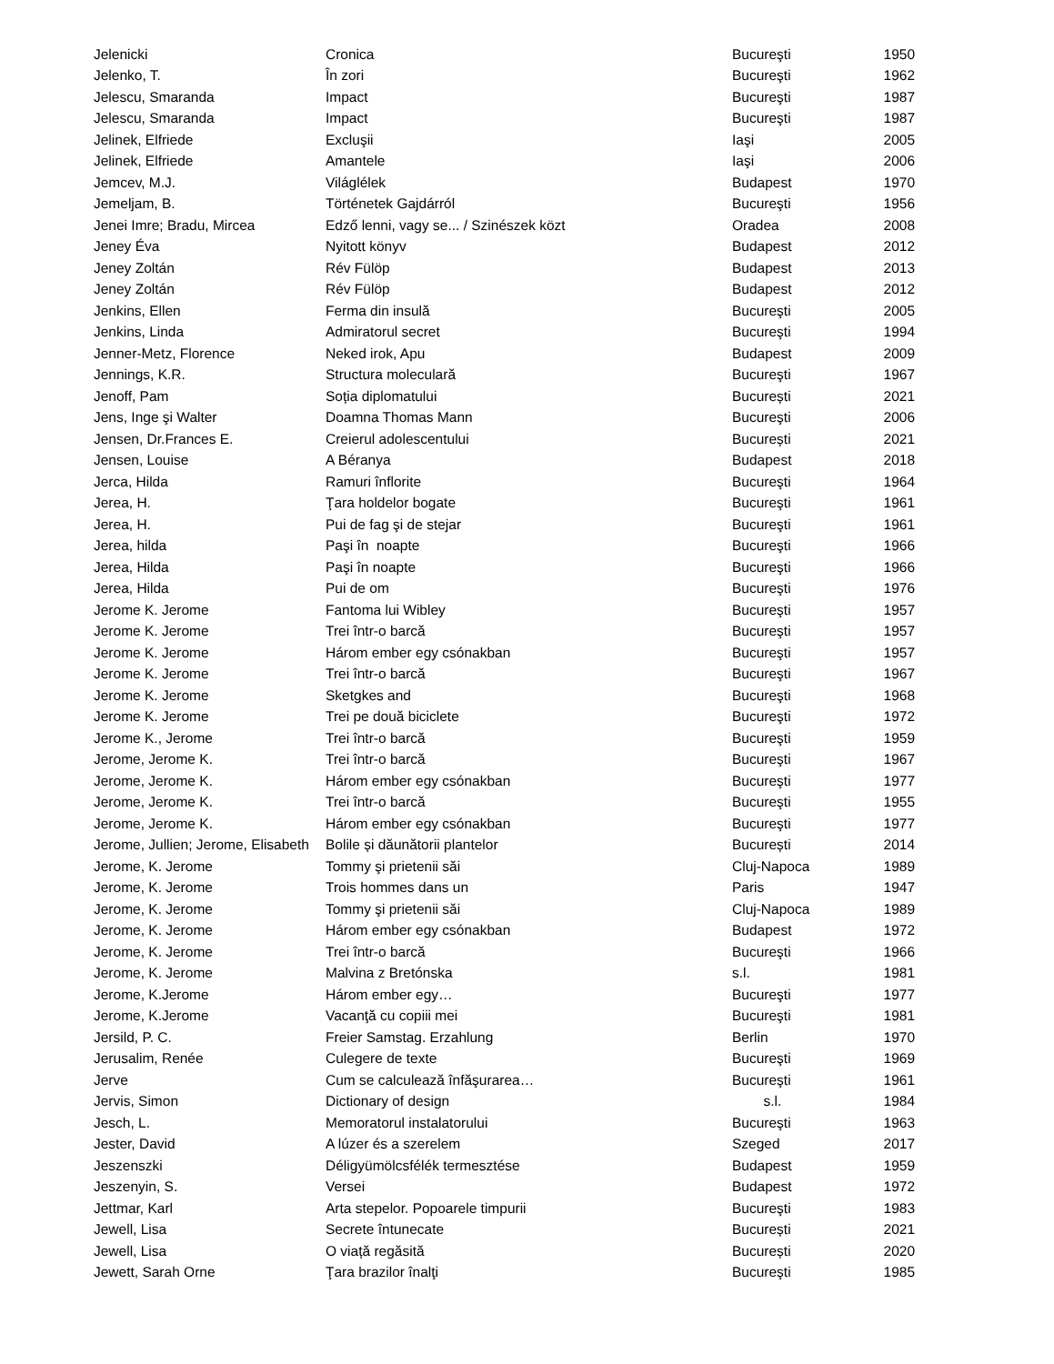| Jelenicki | Cronica | Bucureşti | 1950 |
| Jelenko, T. | În zori | Bucureşti | 1962 |
| Jelescu, Smaranda | Impact | Bucureşti | 1987 |
| Jelescu, Smaranda | Impact | Bucureşti | 1987 |
| Jelinek, Elfriede | Excluşii | Iaşi | 2005 |
| Jelinek, Elfriede | Amantele | Iaşi | 2006 |
| Jemcev, M.J. | Világlélek | Budapest | 1970 |
| Jemeljam, B. | Történetek Gajdárról | Bucureşti | 1956 |
| Jenei Imre; Bradu, Mircea | Edző lenni, vagy se... / Szinészek közt | Oradea | 2008 |
| Jeney Éva | Nyitott könyv | Budapest | 2012 |
| Jeney Zoltán | Rév Fülöp | Budapest | 2013 |
| Jeney Zoltán | Rév Fülöp | Budapest | 2012 |
| Jenkins, Ellen | Ferma din insulă | Bucureşti | 2005 |
| Jenkins, Linda | Admiratorul secret | Bucureşti | 1994 |
| Jenner-Metz, Florence | Neked irok, Apu | Budapest | 2009 |
| Jennings, K.R. | Structura moleculară | Bucureşti | 1967 |
| Jenoff, Pam | Soția diplomatului | București | 2021 |
| Jens, Inge şi Walter | Doamna Thomas Mann | Bucureşti | 2006 |
| Jensen, Dr.Frances E. | Creierul adolescentului | București | 2021 |
| Jensen, Louise | A Béranya | Budapest | 2018 |
| Jerca, Hilda | Ramuri înflorite | Bucureşti | 1964 |
| Jerea, H. | Ţara holdelor bogate | Bucureşti | 1961 |
| Jerea, H. | Pui de fag şi de stejar | Bucureşti | 1961 |
| Jerea, hilda | Paşi în noapte | Bucureşti | 1966 |
| Jerea, Hilda | Paşi în noapte | Bucureşti | 1966 |
| Jerea, Hilda | Pui de om | Bucureşti | 1976 |
| Jerome K. Jerome | Fantoma lui Wibley | Bucureşti | 1957 |
| Jerome K. Jerome | Trei într-o barcă | Bucureşti | 1957 |
| Jerome K. Jerome | Három ember egy csónakban | Bucureşti | 1957 |
| Jerome K. Jerome | Trei într-o barcă | Bucureşti | 1967 |
| Jerome K. Jerome | Sketgkes and | Bucureşti | 1968 |
| Jerome K. Jerome | Trei pe două biciclete | Bucureşti | 1972 |
| Jerome K., Jerome | Trei într-o barcă | Bucureşti | 1959 |
| Jerome, Jerome K. | Trei într-o barcă | Bucureşti | 1967 |
| Jerome, Jerome K. | Három ember egy csónakban | Bucureşti | 1977 |
| Jerome, Jerome K. | Trei într-o barcă | Bucureşti | 1955 |
| Jerome, Jerome K. | Három ember egy csónakban | Bucureşti | 1977 |
| Jerome, Jullien; Jerome, Elisabeth | Bolile și dăunătorii plantelor | București | 2014 |
| Jerome, K. Jerome | Tommy şi prietenii săi | Cluj-Napoca | 1989 |
| Jerome, K. Jerome | Trois hommes dans un | Paris | 1947 |
| Jerome, K. Jerome | Tommy şi prietenii săi | Cluj-Napoca | 1989 |
| Jerome, K. Jerome | Három ember egy csónakban | Budapest | 1972 |
| Jerome, K. Jerome | Trei într-o barcă | Bucureşti | 1966 |
| Jerome, K. Jerome | Malvina z Bretónska | s.l. | 1981 |
| Jerome, K.Jerome | Három ember egy… | Bucureşti | 1977 |
| Jerome, K.Jerome | Vacanţă cu copiii mei | Bucureşti | 1981 |
| Jersild, P. C. | Freier Samstag. Erzahlung | Berlin | 1970 |
| Jerusalim, Renée | Culegere de texte | Bucureşti | 1969 |
| Jerve | Cum se calculează înfăşurarea… | Bucureşti | 1961 |
| Jervis, Simon | Dictionary of design | s.l. | 1984 |
| Jesch, L. | Memoratorul instalatorului | Bucureşti | 1963 |
| Jester, David | A lúzer és a szerelem | Szeged | 2017 |
| Jeszenszki | Déligyümölcsfélék termesztése | Budapest | 1959 |
| Jeszenyin, S. | Versei | Budapest | 1972 |
| Jettmar, Karl | Arta stepelor. Popoarele timpurii | Bucureşti | 1983 |
| Jewell, Lisa | Secrete întunecate | București | 2021 |
| Jewell, Lisa | O viață regăsită | București | 2020 |
| Jewett, Sarah Orne | Ţara brazilor înalţi | Bucureşti | 1985 |